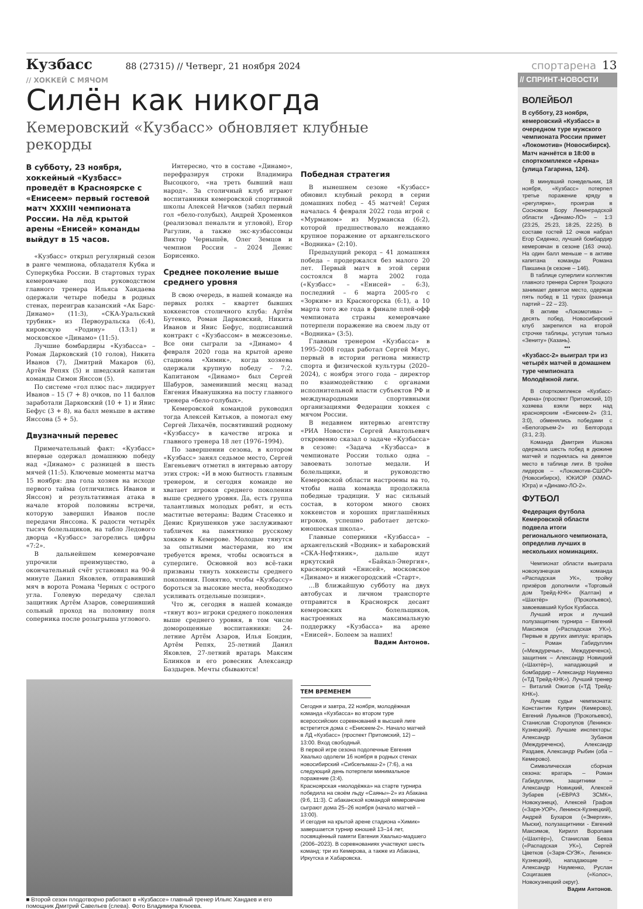Кузбасс 88 (27315) // Четверг, 21 ноября 2024 спортарена 13
// ХОККЕЙ С МЯЧОМ
Силён как никогда
Кемеровский «Кузбасс» обновляет клубные рекорды
В субботу, 23 ноября, хоккейный «Кузбасс» проведёт в Красноярске с «Енисеем» первый гостевой матч XXXIII чемпионата России. На лёд крытой арены «Енисей» команды выйдут в 15 часов.
«Кузбасс» открыл регулярный сезон в ранге чемпиона, обладателя Кубка и Суперкубка России. В стартовых турах кемеровчане под руководством главного тренера Ильяса Хандаева одержали четыре победы в родных стенах, переиграв казанский «Ак Барс-Динамо» (11:3), «СКА-Уральский трубник» из Первоуральска (6:4), кировскую «Родину» (13:1) и московское «Динамо» (11:5).
Лучшие бомбардиры «Кузбасса» – Роман Дарковский (10 голов), Никита Иванов (7), Дмитрий Макаров (6), Артём Репях (5) и шведский капитан команды Симон Янссон (5).
По системе «гол плюс пас» лидирует Иванов – 15 (7 + 8) очков, по 11 баллов заработали Дарковский (10 + 1) и Янис Бефус (3 + 8), на балл меньше в активе Янссона (5 + 5).
Двузначный перевес
Примечательный факт: «Кузбасс» впервые одержал домашнюю победу над «Динамо» с разницей в шесть мячей (11:5). Ключевые моменты матча 15 ноября: два гола хозяев на исходе первого тайма (отличились Иванов и Янссон) и результативная атака в начале второй половины встречи, которую завершил Иванов после передачи Янссона. К радости четырёх тысяч болельщиков, на табло Ледового дворца «Кузбасс» загорелись цифры «7:2».
В дальнейшем кемеровчане упрочили преимущество, а окончательный счёт установил на 90-й минуте Данил Яковлев, отправивший мяч в ворота Романа Черных с острого угла. Голевую передачу сделал защитник Артём Азаров, совершивший сольный проход на половину поля соперника после розыгрыша углового.
Интересно, что в составе «Динамо», перефразируя строки Владимира Высоцкого, «на треть бывший наш народ». За столичный клуб играют воспитанники кемеровской спортивной школы Алексей Ничков (забил первый гол «бело-голубых), Андрей Хроменков (реализовал пенальти и угловой), Егор Рагулин, а также экс-кузбассовцы Виктор Чернышёв, Олег Земцов и чемпион России – 2024 Денис Борисенко.
Среднее поколение выше среднего уровня
В свою очередь, в нашей команде на первых ролях – квартет бывших хоккеистов столичного клуба: Артём Бутенко, Роман Дарковский, Никита Иванов и Янис Бефус, подписавший контракт с «Кузбассом» в межсезонье. Все они сыграли за «Динамо» 4 февраля 2020 года на крытой арене стадиона «Химик», когда хозяева одержали крупную победу – 7:2. Капитаном «Динамо» был Сергей Шабуров, заменивший месяц назад Евгения Иванушкина на посту главного тренера «бело-голубых».
Кемеровской командой руководил тогда Алексей Китьков, а помогал ему Сергей Лихачёв, посвятивший родному «Кузбассу» в качестве игрока и главного тренера 18 лет (1976–1994).
По завершении сезона, в котором «Кузбасс» занял седьмое место, Сергей Евгеньевич отметил в интервью автору этих строк: «И в мою бытность главным тренером, и сегодня команде не хватает игроков среднего поколения выше среднего уровня. Да, есть группа талантливых молодых ребят, и есть маститые ветераны: Вадим Стасенко и Денис Криушенков уже заслуживают табличек на памятнике русскому хоккею в Кемерове. Молодые тянутся за опытными мастерами, но им требуется время, чтобы освоиться в суперлиге. Основной воз всё-таки призваны тянуть хоккеисты среднего поколения. Понятно, чтобы «Кузбассу» бороться за высокие места, необходимо усиливать отдельные позиции».
Что ж, сегодня в нашей команде «тянут воз» игроки среднего поколения выше среднего уровня, в том числе доморощенные воспитанники: 24-летние Артём Азаров, Илья Бондин, Артём Репях, 25-летний Данил Яковлев, 27-летний вратарь Максим Блинков и его ровесник Александр Баздырев. Мечты сбываются!
Победная стратегия
В нынешнем сезоне «Кузбасс» обновил клубный рекорд в серии домашних побед – 45 матчей! Серия началась 4 февраля 2022 года игрой с «Мурманом» из Мурманска (6:2), которой предшествовало нежданно крупное поражение от архангельского «Водника» (2:10).
Предыдущий рекорд – 41 домашняя победа – продержался без малого 20 лет. Первый матч в этой серии состоялся 8 марта 2002 года («Кузбасс» – «Енисей» – 6:3), последний – 6 марта 2005-го с «Зорким» из Красногорска (6:1), а 10 марта того же года в финале плей-офф чемпионата страны кемеровчане потерпели поражение на своем льду от «Водника» (3:5).
Главным тренером «Кузбасса» в 1995–2008 годах работал Сергей Мяус, первый в истории региона министр спорта и физической культуры (2020–2024), с ноября этого года – директор по взаимодействию с органами исполнительной власти субъектов РФ и международными спортивными организациями Федерации хоккея с мячом России.
В недавнем интервью агентству «РИА Новости» Сергей Анатольевич откровенно сказал о задаче «Кузбасса» в сезоне: «Задача «Кузбасса» в чемпионате России только одна – завоевать золотые медали. И болельщики, и руководство Кемеровской области настроены на то, чтобы наша команда продолжила победные традиции. У нас сильный состав, в котором много своих хоккеистов и хороших приглашённых игроков, успешно работает детско-юношеская школа».
Главные соперники «Кузбасса» – архангельский «Водник» и хабаровский «СКА-Нефтяник», дальше идут иркутский «Байкал-Энергия», красноярский «Енисей», московское «Динамо» и нижегородский «Старт».
...В ближайшую субботу на двух автобусах и личном транспорте отправится в Красноярск десант кемеровских болельщиков, настроенных на максимальную поддержку «Кузбасса» на арене «Енисей». Болеем за наших!
Вадим Антонов.
■ Второй сезон плодотворно работают в «Кузбассе» главный тренер Ильяс Хандаев и его помощник Дмитрий Савельев (слева). Фото Владимира Клюева.
ТЕМ ВРЕМЕНЕМ
Сегодня и завтра, 22 ноября, молодёжная команда «Кузбасса» во втором туре всероссийских соревнований в высшей лиге встретится дома с «Енисеем-2». Начало матчей в ЛД «Кузбасс» (проспект Притомский, 12) – 13:00. Вход свободный.
В первой игре сезона подопечные Евгения Хвалько одолели 16 ноября в родных стенах новосибирский «Сибсельмаш-2» (7:6), а на следующий день потерпели минимальное поражение (3:4).
Красноярская «молодёжка» на старте турнира победила на своём льду «Саяны»-2» из Абакана (9:6, 11:3). С абаканской командой кемеровчане сыграют дома 25–26 ноября (начало матчей – 13:00).
И сегодня на крытой арене стадиона «Химик» завершается турнир юношей 13–14 лет, посвящённый памяти Евгения Хвалько-мадшего (2006–2023). В соревнованиях участвуют шесть команд: три из Кемерова, а также из Абакана, Иркутска и Хабаровска.
// СПРИНТ-НОВОСТИ
ВОЛЕЙБОЛ
В субботу, 23 ноября, кемеровский «Кузбасс» в очередном туре мужского чемпионата России примет «Локомотив» (Новосибирск). Матч начнётся в 18:00 в спорткомплексе «Арена» (улица Гагарина, 124).
В минувший понедельник, 18 ноября, «Кузбасс» потерпел третье поражение кряду в «регулярке», проиграв в Сосновом Бору Ленинградской области «Динамо-ЛО» – 1:3 (23:25, 25:23, 18:25, 22:25). В составе гостей 12 очков набрал Егор Сиденко, лучший бомбардир кемеровчан в сезоне (163 очка). На один балл меньше – в активе капитана команды Романа Пакшина (в сезоне – 146).
В таблице суперлиги коллектив главного тренера Сергея Троцкого занимает девятое место, одержав пять побед в 11 турах (разница партий – 22 – 23).
В активе «Локомотива» – десять побед. Новосибирский клуб закрепился на второй строчке таблицы, уступая только «Зениту» (Казань).
•••
«Кузбасс-2» выиграл три из четырёх матчей в домашнем туре чемпионата Молодёжной лиги.
В спорткомплексе «Кузбасс-Арена» (проспект Притомский, 10) хозяева взяли верх над красноярским «Енисеем-2» (3:1, 3:0), обменялись победами с «Белогорьем-2» из Белгорода (3:1, 2:3).
Команда Дмитрия Ишкова одержала шесть побед в дюжине матчей и поднялась на девятое место в таблице лиги. В тройке лидеров – «Локомотив-СШОР» (Новосибирск), ЮКИОР (ХМАО-Югра) и «Динамо-ЛО-2».
ФУТБОЛ
Федерация футбола Кемеровской области подвела итоги регионального чемпионата, определив лучших в нескольких номинациях.
Чемпионат области выиграла новокузнецкая команда «Распадская УК», тройку призёров дополнили «Торговый дом Трейд-КНК» (Калтан) и «Шахтёр» (Прокопьевск), завоевавший Кубок Кузбасса.
Лучший игрок и лучший полузащитник турнира – Евгений Максимов («Распадская УК»). Первые в других амплуа: вратарь – Роман Габидуллин («Междуречье», Междуреченск), защитник – Александр Новицкий («Шахтёр»), нападающий и бомбардир – Александр Науменко («ТД Трейд-КНК»). Лучший тренер – Виталий Ожигов («ТД Трейд-КНК»).
Лучшие судьи чемпионата: Константин Куприн (Кемерово), Евгений Лукьянов (Прокопьевск), Станислав Сторопупов (Ленинск-Кузнецкий). Лучшие инспекторы: Александр Зубанов (Междуреченск), Александр Раздаев, Александр Рыбин (оба – Кемерово).
Символическая сборная сезона: вратарь – Роман Габидуллин, защитники – Александр Новицкий, Алексей Зубарев («ЕВРАЗ ЗСМК», Новокузнецк), Алексей Графов («Заря-УОР», Ленинск-Кузнецкий), Андрей Бухаров («Энергия», Мыски), полузащитники - Евгений Максимов, Кирилл Воропаев («Шахтёр»), Станислав Бевза («Распадская УК»), Сергей Цветков («Заря-СУЭК», Ленинск-Кузнецкий), нападающие – Александр Науменко, Руслан Социгашев («Колос», Новокузнецкий округ).
Вадим Антонов.